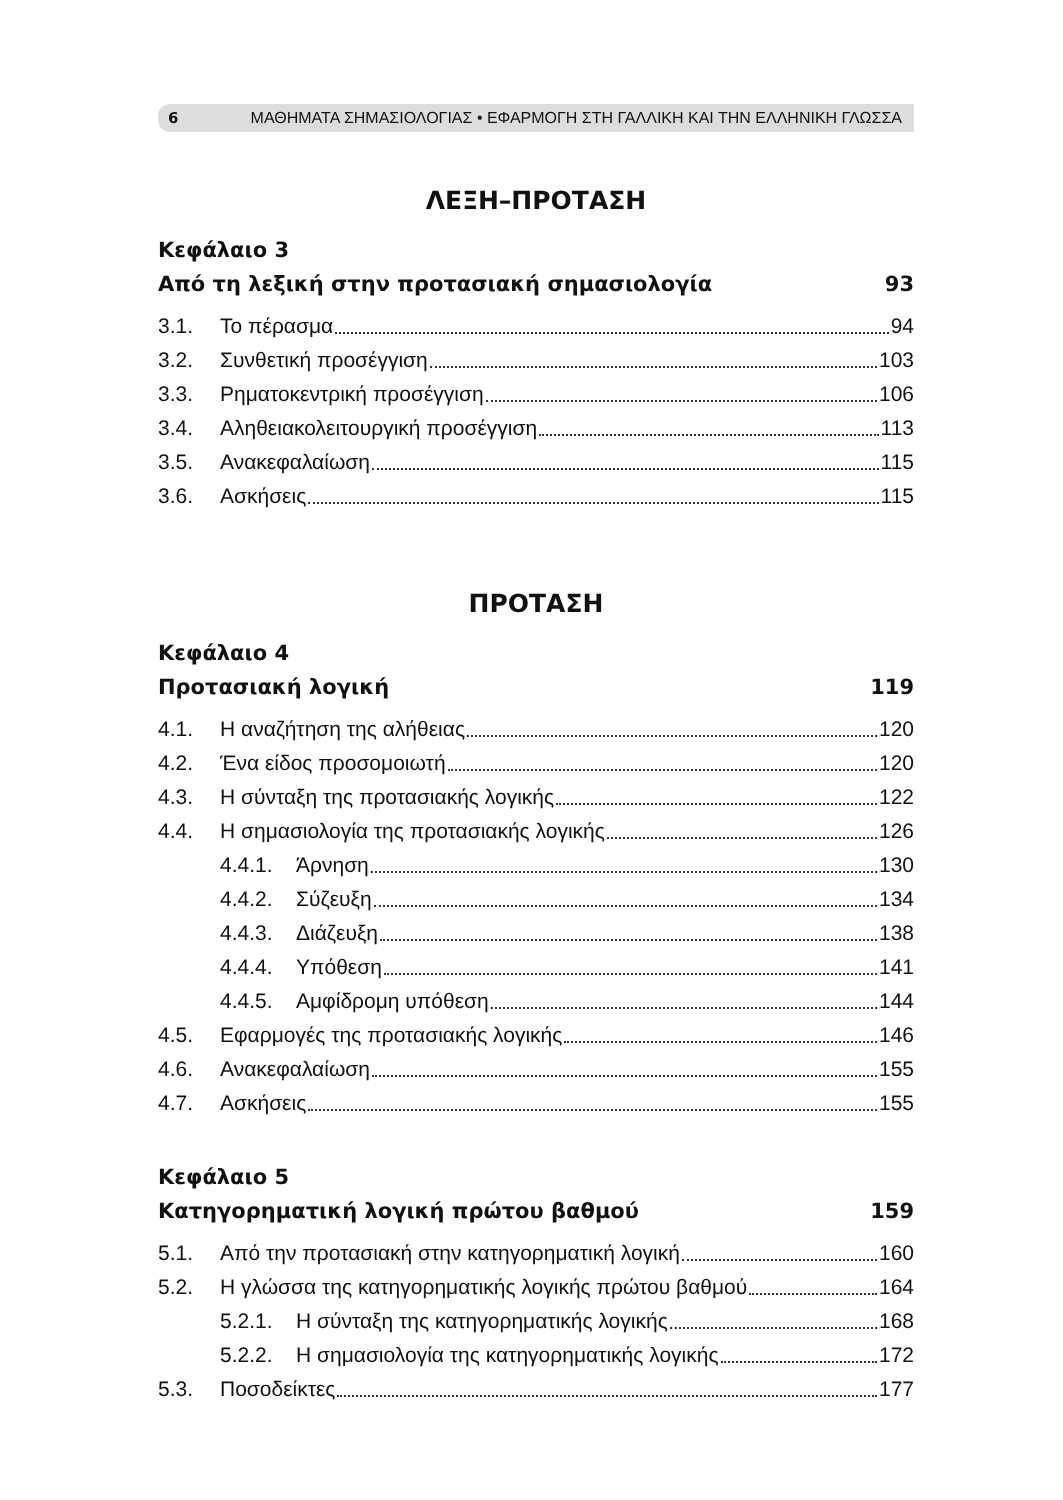6 ΜΑΘΗΜΑΤΑ ΣΗΜΑΣΙΟΛΟΓΙΑΣ • ΕΦΑΡΜΟΓΗ ΣΤΗ ΓΑΛΛΙΚΗ ΚΑΙ ΤΗΝ ΕΛΛΗΝΙΚΗ ΓΛΩΣΣΑ
ΛΕΞΗ–ΠΡΟΤΑΣΗ
Κεφάλαιο 3
Από τη λεξική στην προτασιακή σημασιολογία 93
3.1. Το πέρασμα 94
3.2. Συνθετική προσέγγιση 103
3.3. Ρηματοκεντρική προσέγγιση 106
3.4. Αληθειακολειτουργική προσέγγιση 113
3.5. Ανακεφαλαίωση 115
3.6. Ασκήσεις 115
ΠΡΟΤΑΣΗ
Κεφάλαιο 4
Προτασιακή λογική 119
4.1. Η αναζήτηση της αλήθειας 120
4.2. Ένα είδος προσομοιωτή 120
4.3. Η σύνταξη της προτασιακής λογικής 122
4.4. Η σημασιολογία της προτασιακής λογικής 126
4.4.1. Άρνηση 130
4.4.2. Σύζευξη 134
4.4.3. Διάζευξη 138
4.4.4. Υπόθεση 141
4.4.5. Αμφίδρομη υπόθεση 144
4.5. Εφαρμογές της προτασιακής λογικής 146
4.6. Ανακεφαλαίωση 155
4.7. Ασκήσεις 155
Κεφάλαιο 5
Κατηγορηματική λογική πρώτου βαθμού 159
5.1. Από την προτασιακή στην κατηγορηματική λογική 160
5.2. Η γλώσσα της κατηγορηματικής λογικής πρώτου βαθμού 164
5.2.1. Η σύνταξη της κατηγορηματικής λογικής 168
5.2.2. Η σημασιολογία της κατηγορηματικής λογικής 172
5.3. Ποσοδείκτες 177